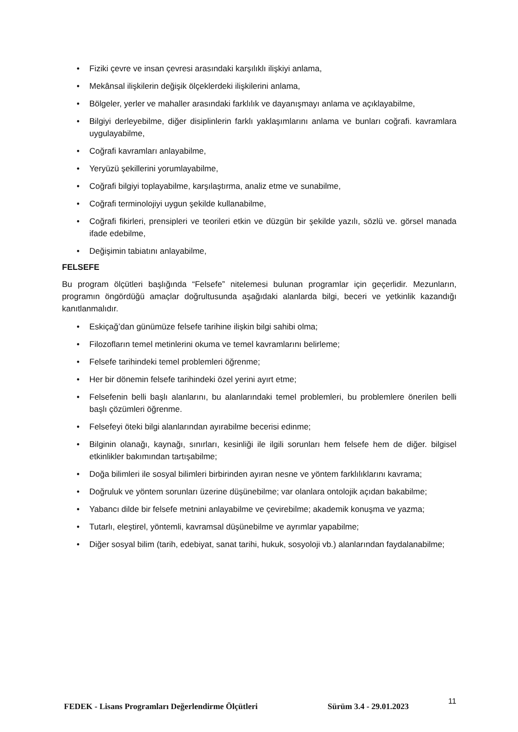• Fiziki çevre ve insan çevresi arasındaki karşılıklı ilişkiyi anlama,
• Mekânsal ilişkilerin değişik ölçeklerdeki ilişkilerini anlama,
• Bölgeler, yerler ve mahaller arasındaki farklılık ve dayanışmayı anlama ve açıklayabilme,
• Bilgiyi derleyebilme, diğer disiplinlerin farklı yaklaşımlarını anlama ve bunları coğrafi. kavramlara uygulayabilme,
• Coğrafi kavramları anlayabilme,
• Yeryüzü şekillerini yorumlayabilme,
• Coğrafi bilgiyi toplayabilme, karşılaştırma, analiz etme ve sunabilme,
• Coğrafi terminolojiyi uygun şekilde kullanabilme,
• Coğrafi fikirleri, prensipleri ve teorileri etkin ve düzgün bir şekilde yazılı, sözlü ve. görsel manada ifade edebilme,
• Değişimin tabiatını anlayabilme,
FELSEFE
Bu program ölçütleri başlığında “Felsefe” nitelemesi bulunan programlar için geçerlidir. Mezunların, programın öngördüğü amaçlar doğrultusunda aşağıdaki alanlarda bilgi, beceri ve yetkinlik kazandığı kanıtlanmalıdır.
• Eskiçağ’dan günümüze felsefe tarihine ilişkin bilgi sahibi olma;
• Filozofların temel metinlerini okuma ve temel kavramlarını belirleme;
• Felsefe tarihindeki temel problemleri öğrenme;
• Her bir dönemin felsefe tarihindeki özel yerini ayırt etme;
• Felsefenin belli başlı alanlarını, bu alanlarındaki temel problemleri, bu problemlere önerilen belli başlı çözümleri öğrenme.
• Felsefeyi öteki bilgi alanlarından ayırabilme becerisi edinme;
• Bilginin olanağı, kaynağı, sınırları, kesinliği ile ilgili sorunları hem felsefe hem de diğer. bilgisel etkinlikler bakımından tartışabilme;
• Doğa bilimleri ile sosyal bilimleri birbirinden ayıran nesne ve yöntem farklılıklarını kavrama;
• Doğruluk ve yöntem sorunları üzerine düşünebilme; var olanlara ontolojik açıdan bakabilme;
• Yabancı dilde bir felsefe metnini anlayabilme ve çevirebilme; akademik konuşma ve yazma;
• Tutarlı, eleştirel, yöntemli, kavramsal düşünebilme ve ayrımlar yapabilme;
• Diğer sosyal bilim (tarih, edebiyat, sanat tarihi, hukuk, sosyoloji vb.) alanlarından faydalanabilme;
FEDEK - Lisans Programları Değerlendirme Ölçütleri Sürüm 3.4 - 29.01.2023
11